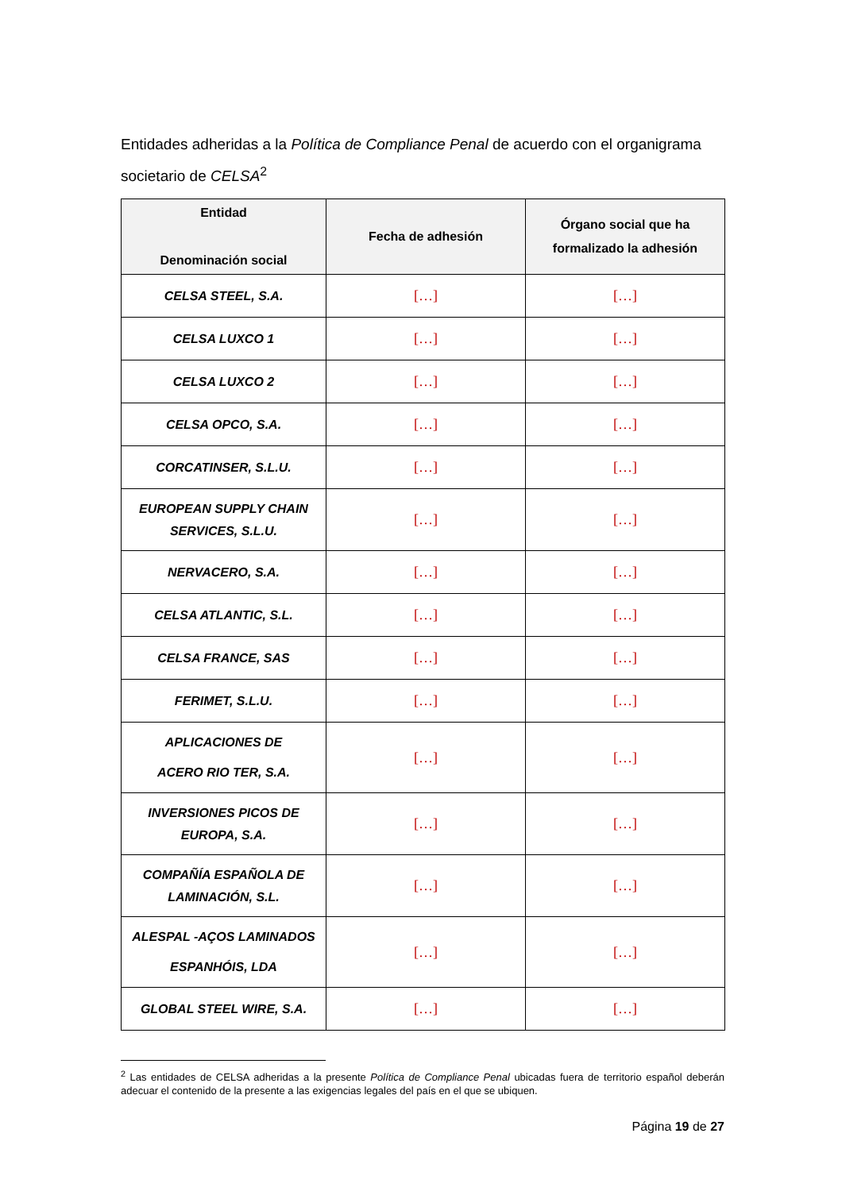Entidades adheridas a la Política de Compliance Penal de acuerdo con el organigrama societario de CELSA<sup>2</sup>
| Entidad Denominación social | Fecha de adhesión | Órgano social que ha formalizado la adhesión |
| --- | --- | --- |
| CELSA STEEL, S.A. | […] | […] |
| CELSA LUXCO 1 | […] | […] |
| CELSA LUXCO 2 | […] | […] |
| CELSA OPCO, S.A. | […] | […] |
| CORCATINSER, S.L.U. | […] | […] |
| EUROPEAN SUPPLY CHAIN SERVICES, S.L.U. | […] | […] |
| NERVACERO, S.A. | […] | […] |
| CELSA ATLANTIC, S.L. | […] | […] |
| CELSA FRANCE, SAS | […] | […] |
| FERIMET, S.L.U. | […] | […] |
| APLICACIONES DE ACERO RIO TER, S.A. | […] | […] |
| INVERSIONES PICOS DE EUROPA, S.A. | […] | […] |
| COMPAÑÍA ESPAÑOLA DE LAMINACIÓN, S.L. | […] | […] |
| ALESPAL -AÇOS LAMINADOS ESPANHÓIS, LDA | […] | […] |
| GLOBAL STEEL WIRE, S.A. | […] | […] |
<sup>2</sup> Las entidades de CELSA adheridas a la presente Política de Compliance Penal ubicadas fuera de territorio español deberán adecuar el contenido de la presente a las exigencias legales del país en el que se ubiquen.
Página 19 de 27